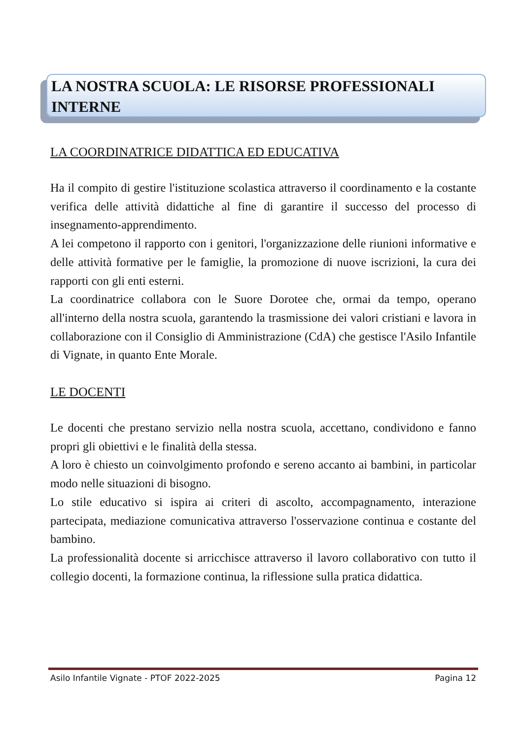LA NOSTRA SCUOLA: LE RISORSE PROFESSIONALI INTERNE
LA COORDINATRICE DIDATTICA ED EDUCATIVA
Ha il compito di gestire l'istituzione scolastica attraverso il coordinamento e la costante verifica delle attività didattiche al fine di garantire il successo del processo di insegnamento-apprendimento.
A lei competono il rapporto con i genitori, l'organizzazione delle riunioni informative e delle attività formative per le famiglie, la promozione di nuove iscrizioni, la cura dei rapporti con gli enti esterni.
La coordinatrice collabora con le Suore Dorotee che, ormai da tempo, operano all'interno della nostra scuola, garantendo la trasmissione dei valori cristiani e lavora in collaborazione con il Consiglio di Amministrazione (CdA) che gestisce l'Asilo Infantile di Vignate, in quanto Ente Morale.
LE DOCENTI
Le docenti che prestano servizio nella nostra scuola, accettano, condividono e fanno propri gli obiettivi e le finalità della stessa.
A loro è chiesto un coinvolgimento profondo e sereno accanto ai bambini, in particolar modo nelle situazioni di bisogno.
Lo stile educativo si ispira ai criteri di ascolto, accompagnamento, interazione partecipata, mediazione comunicativa attraverso l'osservazione continua e costante del bambino.
La professionalità docente si arricchisce attraverso il lavoro collaborativo con tutto il collegio docenti, la formazione continua, la riflessione sulla pratica didattica.
Asilo Infantile Vignate - PTOF 2022-2025 Pagina 12